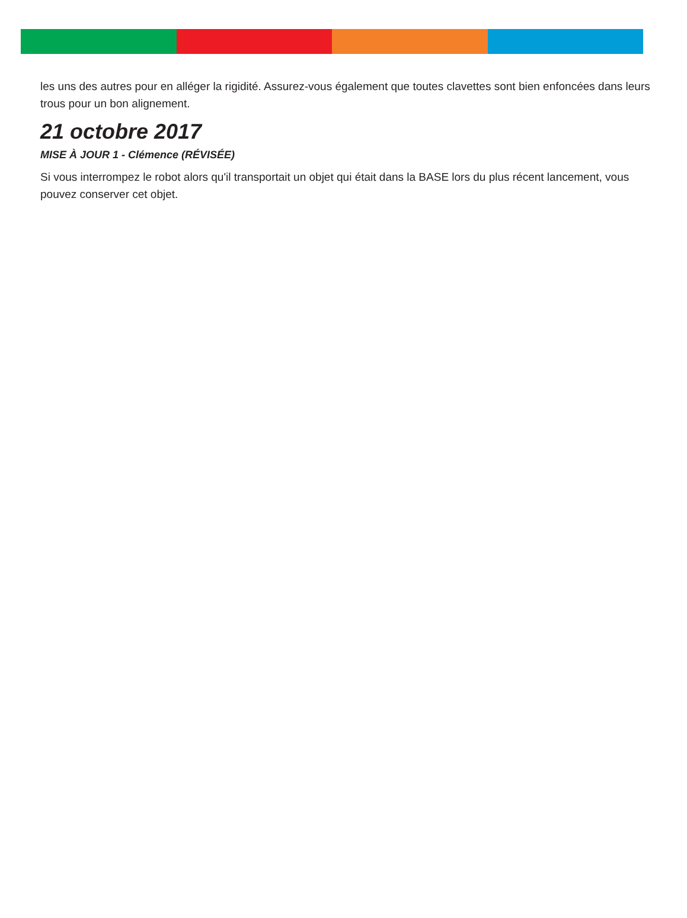les uns des autres pour en alléger la rigidité. Assurez-vous également que toutes clavettes sont bien enfoncées dans leurs trous pour un bon alignement.
21 octobre 2017
MISE À JOUR 1 - Clémence (RÉVISÉE)
Si vous interrompez le robot alors qu'il transportait un objet qui était dans la BASE lors du plus récent lancement, vous pouvez conserver cet objet.